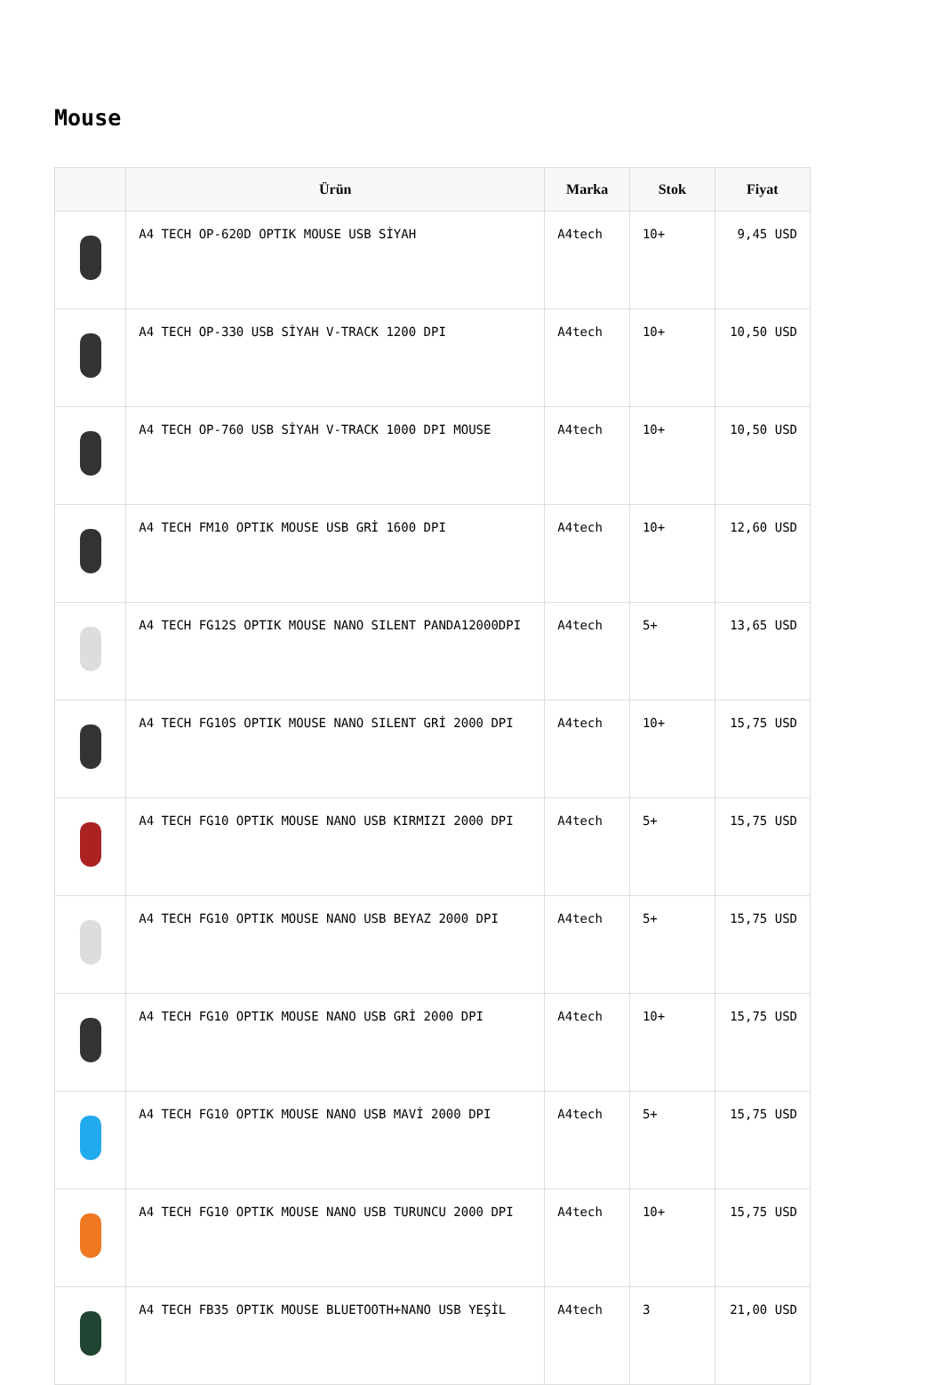Mouse
| | Ürün | Marka | Stok | Fiyat |
| --- | --- | --- | --- | --- |
| | A4 TECH OP-620D OPTIK MOUSE USB SİYAH | A4tech | 10+ | 9,45 USD |
| | A4 TECH OP-330 USB SİYAH V-TRACK 1200 DPI | A4tech | 10+ | 10,50 USD |
| | A4 TECH OP-760 USB SİYAH V-TRACK 1000 DPI MOUSE | A4tech | 10+ | 10,50 USD |
| | A4 TECH FM10 OPTIK MOUSE USB GRİ 1600 DPI | A4tech | 10+ | 12,60 USD |
| | A4 TECH FG12S OPTIK MOUSE NANO SILENT PANDA12000DPI | A4tech | 5+ | 13,65 USD |
| | A4 TECH FG10S OPTIK MOUSE NANO SILENT GRİ 2000 DPI | A4tech | 10+ | 15,75 USD |
| | A4 TECH FG10 OPTIK MOUSE NANO USB KIRMIZI 2000 DPI | A4tech | 5+ | 15,75 USD |
| | A4 TECH FG10 OPTIK MOUSE NANO USB BEYAZ 2000 DPI | A4tech | 5+ | 15,75 USD |
| | A4 TECH FG10 OPTIK MOUSE NANO USB GRİ 2000 DPI | A4tech | 10+ | 15,75 USD |
| | A4 TECH FG10 OPTIK MOUSE NANO USB MAVİ 2000 DPI | A4tech | 5+ | 15,75 USD |
| | A4 TECH FG10 OPTIK MOUSE NANO USB TURUNCU 2000 DPI | A4tech | 10+ | 15,75 USD |
| | A4 TECH FB35 OPTIK MOUSE BLUETOOTH+NANO USB YEŞİL | A4tech | 3 | 21,00 USD |